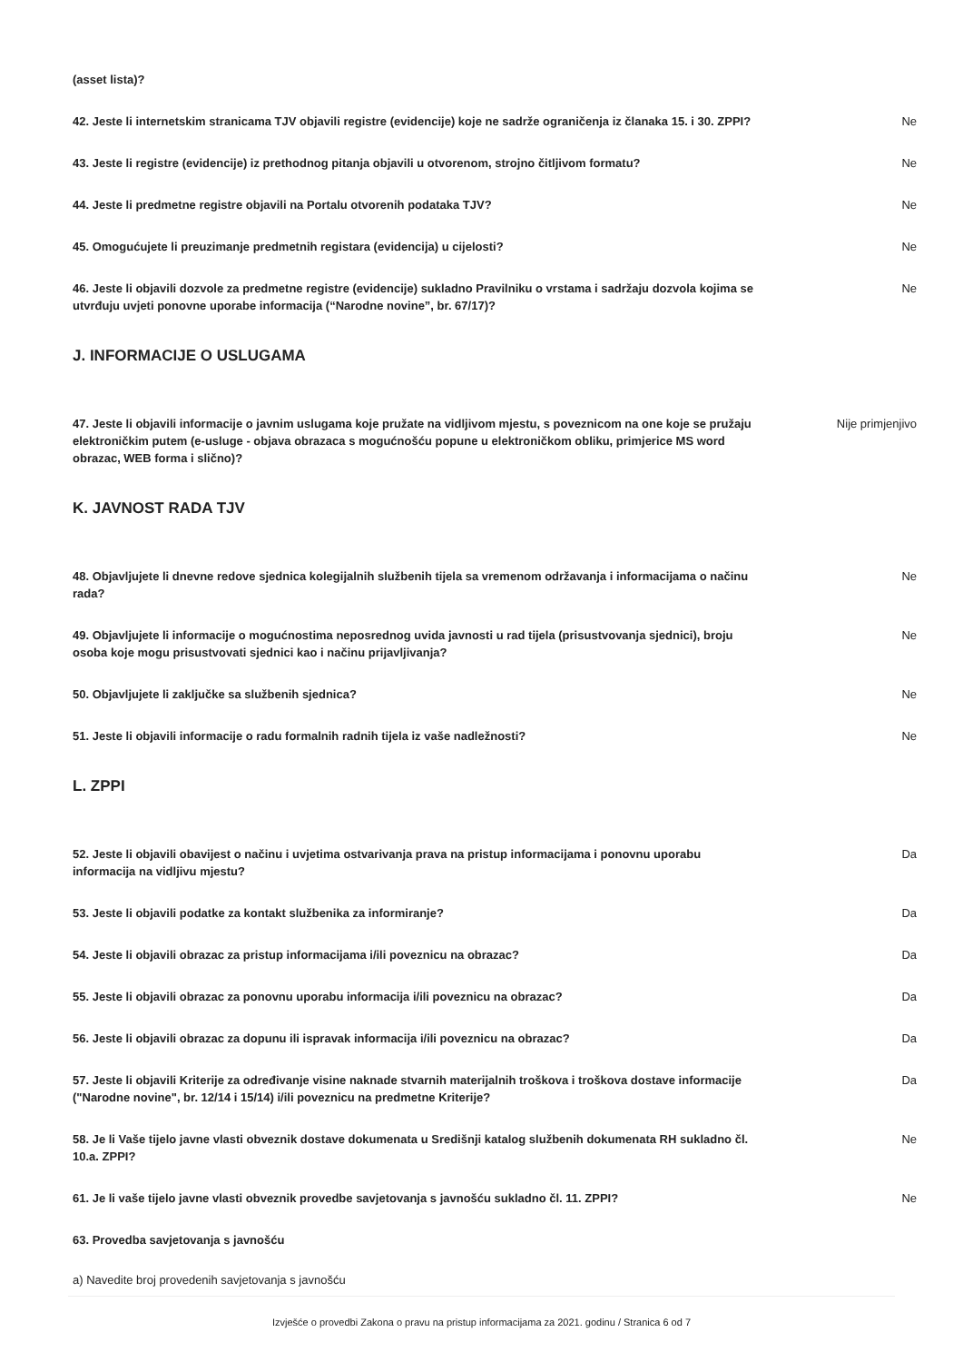(asset lista)?
42. Jeste li internetskim stranicama TJV objavili registre (evidencije) koje ne sadrže ograničenja iz članaka 15. i 30. ZPPI?
Ne
43. Jeste li registre (evidencije) iz prethodnog pitanja objavili u otvorenom, strojno čitljivom formatu?
Ne
44. Jeste li predmetne registre objavili na Portalu otvorenih podataka TJV? Ne
45. Omogućujete li preuzimanje predmetnih registara (evidencija) u cijelosti? Ne
46. Jeste li objavili dozvole za predmetne registre (evidencije) sukladno Pravilniku o vrstama i sadržaju dozvola kojima se utvrđuju uvjeti ponovne uporabe informacija (“Narodne novine”, br. 67/17)?
Ne
J. INFORMACIJE O USLUGAMA
47. Jeste li objavili informacije o javnim uslugama koje pružate na vidljivom mjestu, s poveznicom na one koje se pružaju elektroničkim putem (e-usluge - objava obrazaca s mogućnošću popune u elektroničkom obliku, primjerice MS word obrazac, WEB forma i slično)?
Nije primjenjivo
K. JAVNOST RADA TJV
48. Objavljujete li dnevne redove sjednica kolegijalnih službenih tijela sa vremenom održavanja i informacijama o načinu rada?
Ne
49. Objavljujete li informacije o mogućnostima neposrednog uvida javnosti u rad tijela (prisustvovanja sjednici), broju osoba koje mogu prisustvovati sjednici kao i načinu prijavljivanja?
Ne
50. Objavljujete li zaključke sa službenih sjednica? Ne
51. Jeste li objavili informacije o radu formalnih radnih tijela iz vaše nadležnosti? Ne
L. ZPPI
52. Jeste li objavili obavijest o načinu i uvjetima ostvarivanja prava na pristup informacijama i ponovnu uporabu informacija na vidljivu mjestu?
Da
53. Jeste li objavili podatke za kontakt službenika za informiranje? Da
54. Jeste li objavili obrazac za pristup informacijama i/ili poveznicu na obrazac? Da
55. Jeste li objavili obrazac za ponovnu uporabu informacija i/ili poveznicu na obrazac? Da
56. Jeste li objavili obrazac za dopunu ili ispravak informacija i/ili poveznicu na obrazac? Da
57. Jeste li objavili Kriterije za određivanje visine naknade stvarnih materijalnih troškova i troškova dostave informacije ("Narodne novine", br. 12/14 i 15/14) i/ili poveznicu na predmetne Kriterije?
Da
58. Je li Vaše tijelo javne vlasti obveznik dostave dokumenata u Središnji katalog službenih dokumenata RH sukladno čl. 10.a. ZPPI?
Ne
61. Je li vaše tijelo javne vlasti obveznik provedbe savjetovanja s javnošću sukladno čl. 11. ZPPI?
Ne
63. Provedba savjetovanja s javnošću
a) Navedite broj provedenih savjetovanja s javnošću
Izvješće o provedbi Zakona o pravu na pristup informacijama za 2021. godinu / Stranica 6 od 7